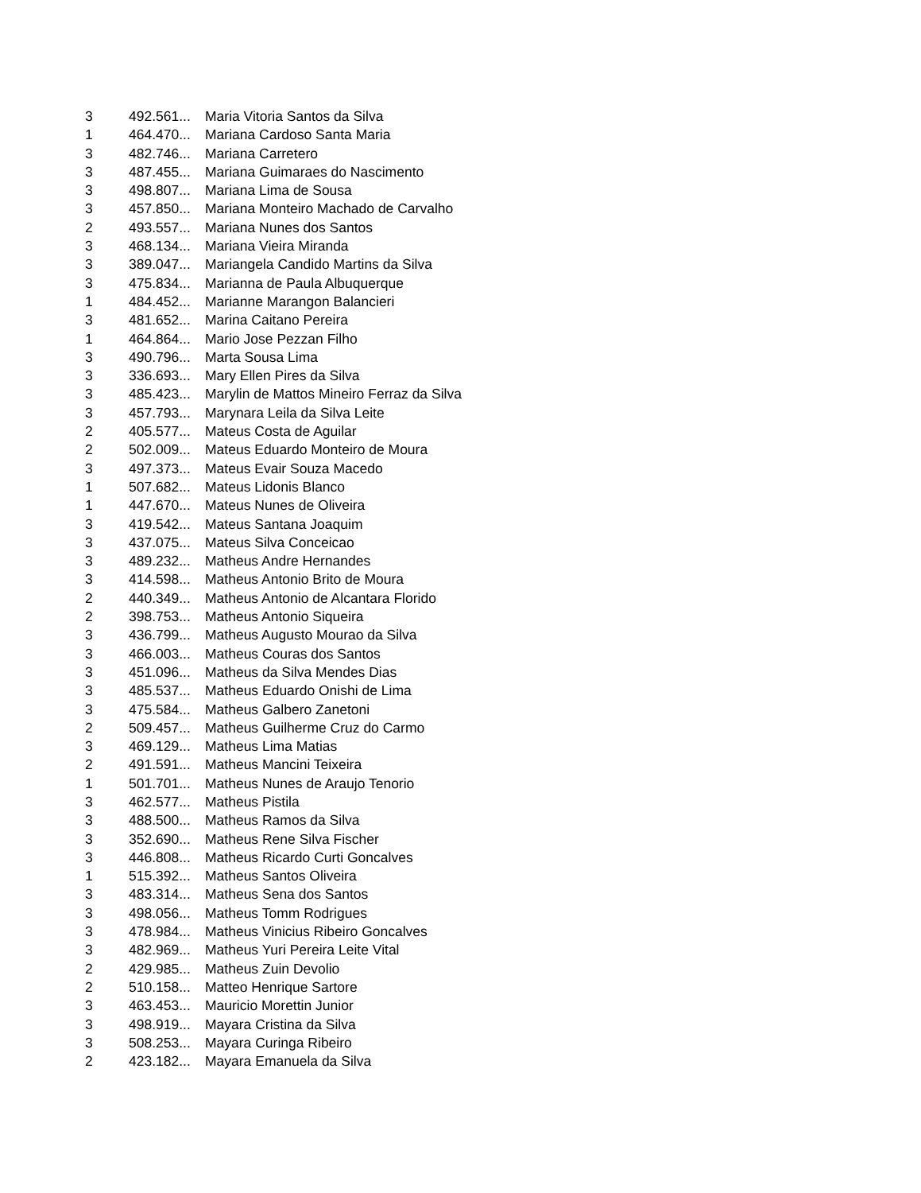| 3 | 492.561... | Maria Vitoria Santos da Silva |
| 1 | 464.470... | Mariana Cardoso Santa Maria |
| 3 | 482.746... | Mariana Carretero |
| 3 | 487.455... | Mariana Guimaraes do Nascimento |
| 3 | 498.807... | Mariana Lima de Sousa |
| 3 | 457.850... | Mariana Monteiro Machado de Carvalho |
| 2 | 493.557... | Mariana Nunes dos Santos |
| 3 | 468.134... | Mariana Vieira Miranda |
| 3 | 389.047... | Mariangela Candido Martins da Silva |
| 3 | 475.834... | Marianna de Paula Albuquerque |
| 1 | 484.452... | Marianne Marangon Balancieri |
| 3 | 481.652... | Marina Caitano Pereira |
| 1 | 464.864... | Mario Jose Pezzan Filho |
| 3 | 490.796... | Marta Sousa Lima |
| 3 | 336.693... | Mary Ellen Pires da Silva |
| 3 | 485.423... | Marylin de Mattos Mineiro Ferraz da Silva |
| 3 | 457.793... | Marynara Leila da Silva Leite |
| 2 | 405.577... | Mateus Costa de Aguilar |
| 2 | 502.009... | Mateus Eduardo Monteiro de Moura |
| 3 | 497.373... | Mateus Evair Souza Macedo |
| 1 | 507.682... | Mateus Lidonis Blanco |
| 1 | 447.670... | Mateus Nunes de Oliveira |
| 3 | 419.542... | Mateus Santana Joaquim |
| 3 | 437.075... | Mateus Silva Conceicao |
| 3 | 489.232... | Matheus Andre Hernandes |
| 3 | 414.598... | Matheus Antonio Brito de Moura |
| 2 | 440.349... | Matheus Antonio de Alcantara Florido |
| 2 | 398.753... | Matheus Antonio Siqueira |
| 3 | 436.799... | Matheus Augusto Mourao da Silva |
| 3 | 466.003... | Matheus Couras dos Santos |
| 3 | 451.096... | Matheus da Silva Mendes Dias |
| 3 | 485.537... | Matheus Eduardo Onishi de Lima |
| 3 | 475.584... | Matheus Galbero Zanetoni |
| 2 | 509.457... | Matheus Guilherme Cruz do Carmo |
| 3 | 469.129... | Matheus Lima Matias |
| 2 | 491.591... | Matheus Mancini Teixeira |
| 1 | 501.701... | Matheus Nunes de Araujo Tenorio |
| 3 | 462.577... | Matheus Pistila |
| 3 | 488.500... | Matheus Ramos da Silva |
| 3 | 352.690... | Matheus Rene Silva Fischer |
| 3 | 446.808... | Matheus Ricardo Curti Goncalves |
| 1 | 515.392... | Matheus Santos Oliveira |
| 3 | 483.314... | Matheus Sena dos Santos |
| 3 | 498.056... | Matheus Tomm Rodrigues |
| 3 | 478.984... | Matheus Vinicius Ribeiro Goncalves |
| 3 | 482.969... | Matheus Yuri Pereira Leite Vital |
| 2 | 429.985... | Matheus Zuin Devolio |
| 2 | 510.158... | Matteo Henrique Sartore |
| 3 | 463.453... | Mauricio Morettin Junior |
| 3 | 498.919... | Mayara Cristina da Silva |
| 3 | 508.253... | Mayara Curinga Ribeiro |
| 2 | 423.182... | Mayara Emanuela da Silva |